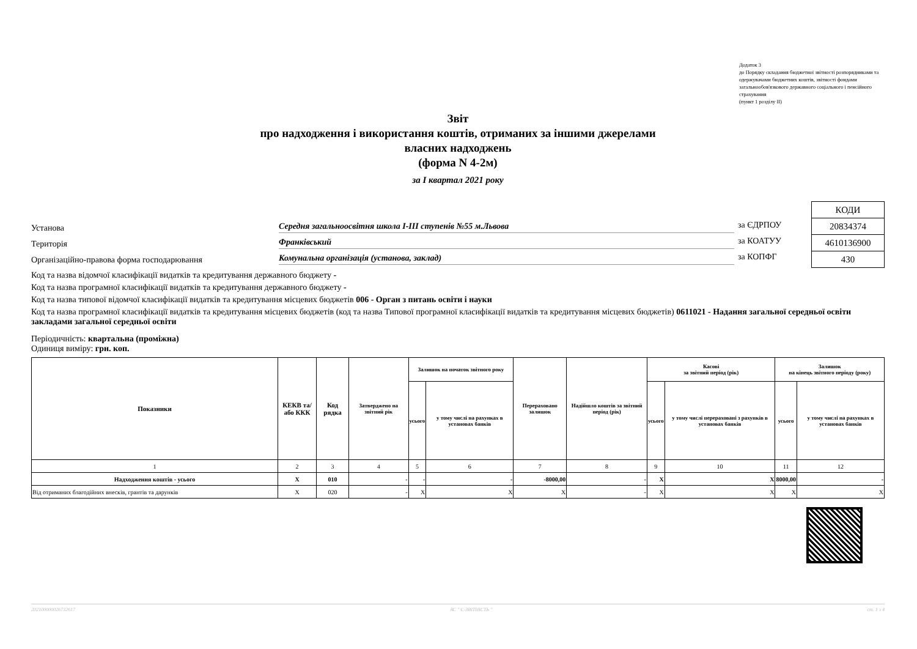Додаток 3
до Порядку складання бюджетної звітності розпорядниками та одержувачами бюджетних коштів, звітності фондами загальнообов'язкового державного соціального і пенсійного страхування
(пункт 1 розділу ІІ)
Звіт
про надходження і використання коштів, отриманих за іншими джерелами
власних надходжень
(форма N 4-2м)
за I квартал 2021 року
Установа Середня загальноосвітня школа І-ІІІ ступенів №55 м.Львова
Територія Франківський
Організаційно-правова форма господарювання Комунальна організація (установа, заклад)
за ЄДРПОУ
за КОАТУУ
за КОПФГ
| КОДИ |
| 20834374 |
| 4610136900 |
| 430 |
Код та назва відомчої класифікації видатків та кредитування державного бюджету -
Код та назва програмної класифікації видатків та кредитування державного бюджету -
Код та назва типової відомчої класифікації видатків та кредитування місцевих бюджетів 006 - Орган з питань освіти і науки
Код та назва програмної класифікації видатків та кредитування місцевих бюджетів (код та назва Типової програмної класифікації видатків та кредитування місцевих бюджетів) 0611021 - Надання загальної середньої освіти закладами загальної середньої освіти
Періодичність: квартальна (проміжна)
Одиниця виміру: грн. коп.
| Показники | КЕКВ та/або ККК | Код рядка | Затверджено на звітний рік | Залишок на початок звітного року | | Перераховано залишок | Надійшло коштів за звітний період (рік) | Касові за звітний період (рік) | | Залишок на кінець звітного періоду (року) | |
| --- | --- | --- | --- | --- | --- | --- | --- | --- | --- | --- | --- |
| | | | | усього | у тому числі на рахунках в установах банків | | | усього | у тому числі перераховані з рахунків в установах банків | усього | у тому числі на рахунках в установах банків |
| 1 | 2 | 3 | 4 | 5 | 6 | 7 | 8 | 9 | 10 | 11 | 12 |
| Надходження коштів - усього | Х | 010 | - | - | - | -8000,00 | - | Х | Х | 8000,00 | - |
| Від отриманих благодійних внесків, грантів та дарунків | Х | 020 | - | Х | Х | Х | - | Х | Х | Х | Х |
202100000026732617 АС " Є-ЗВІТНІСТЬ " ст. 1 з 4